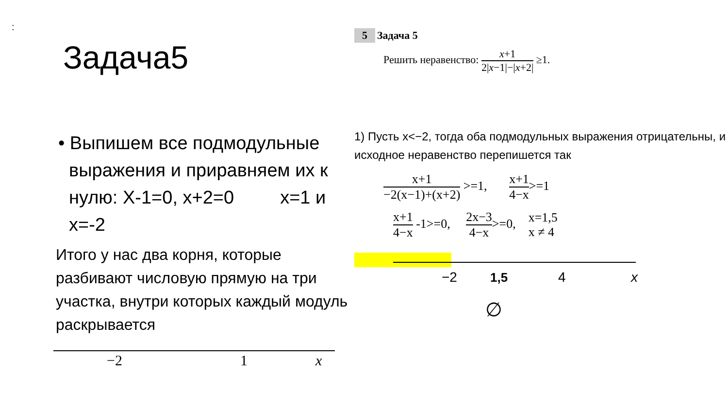:
Задача5
• Выпишем все подмодульные выражения и приравняем их к нулю: X-1=0, x+2=0 x=1 и x=-2
Итого у нас два корня, которые разбивают числовую прямую на три участка, внутри которых каждый модуль раскрывается
−2
1
x
5 Задача 5
Решить неравенство: x+1 2|x−1|−|x+2| ≥1.
1) Пусть x<−2, тогда оба подмодульных выражения отрицательны, и исходное неравенство перепишется так
x+1 −2(x−1)+(x+2) >=1, x+1 4−x>=1
x+1 4−x -1>=0, 2x−3 4−x>=0, x=1,5
x ≠ 4
−2
1,5
4
x
∅